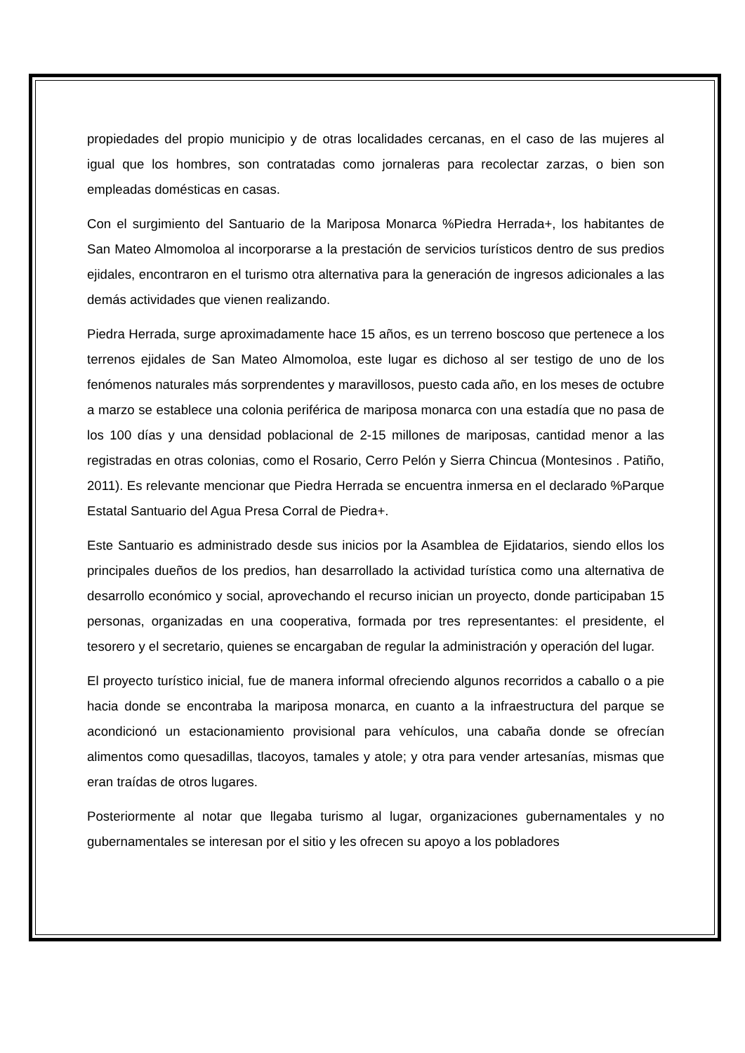propiedades del propio municipio y de otras localidades cercanas, en el caso de las mujeres al igual que los hombres, son contratadas como jornaleras para recolectar zarzas, o bien son empleadas domésticas en casas.
Con el surgimiento del Santuario de la Mariposa Monarca %Piedra Herrada+, los habitantes de San Mateo Almomoloa al incorporarse a la prestación de servicios turísticos dentro de sus predios ejidales, encontraron en el turismo otra alternativa para la generación de ingresos adicionales a las demás actividades que vienen realizando.
Piedra Herrada, surge aproximadamente hace 15 años, es un terreno boscoso que pertenece a los terrenos ejidales de San Mateo Almomoloa, este lugar es dichoso al ser testigo de uno de los fenómenos naturales más sorprendentes y maravillosos, puesto cada año, en los meses de octubre a marzo se establece una colonia periférica de mariposa monarca con una estadía que no pasa de los 100 días y una densidad poblacional de 2-15 millones de mariposas, cantidad menor a las registradas en otras colonias, como el Rosario, Cerro Pelón y Sierra Chincua (Montesinos . Patiño, 2011). Es relevante mencionar que Piedra Herrada se encuentra inmersa en el declarado %Parque Estatal Santuario del Agua Presa Corral de Piedra+.
Este Santuario es administrado desde sus inicios por la Asamblea de Ejidatarios, siendo ellos los principales dueños de los predios, han desarrollado la actividad turística como una alternativa de desarrollo económico y social, aprovechando el recurso inician un proyecto, donde participaban 15 personas, organizadas en una cooperativa, formada por tres representantes: el presidente, el tesorero y el secretario, quienes se encargaban de regular la administración y operación del lugar.
El proyecto turístico inicial, fue de manera informal ofreciendo algunos recorridos a caballo o a pie hacia donde se encontraba la mariposa monarca, en cuanto a la infraestructura del parque se acondicionó un estacionamiento provisional para vehículos, una cabaña donde se ofrecían alimentos como quesadillas, tlacoyos, tamales y atole; y otra para vender artesanías, mismas que eran traídas de otros lugares.
Posteriormente al notar que llegaba turismo al lugar, organizaciones gubernamentales y no gubernamentales se interesan por el sitio y les ofrecen su apoyo a los pobladores